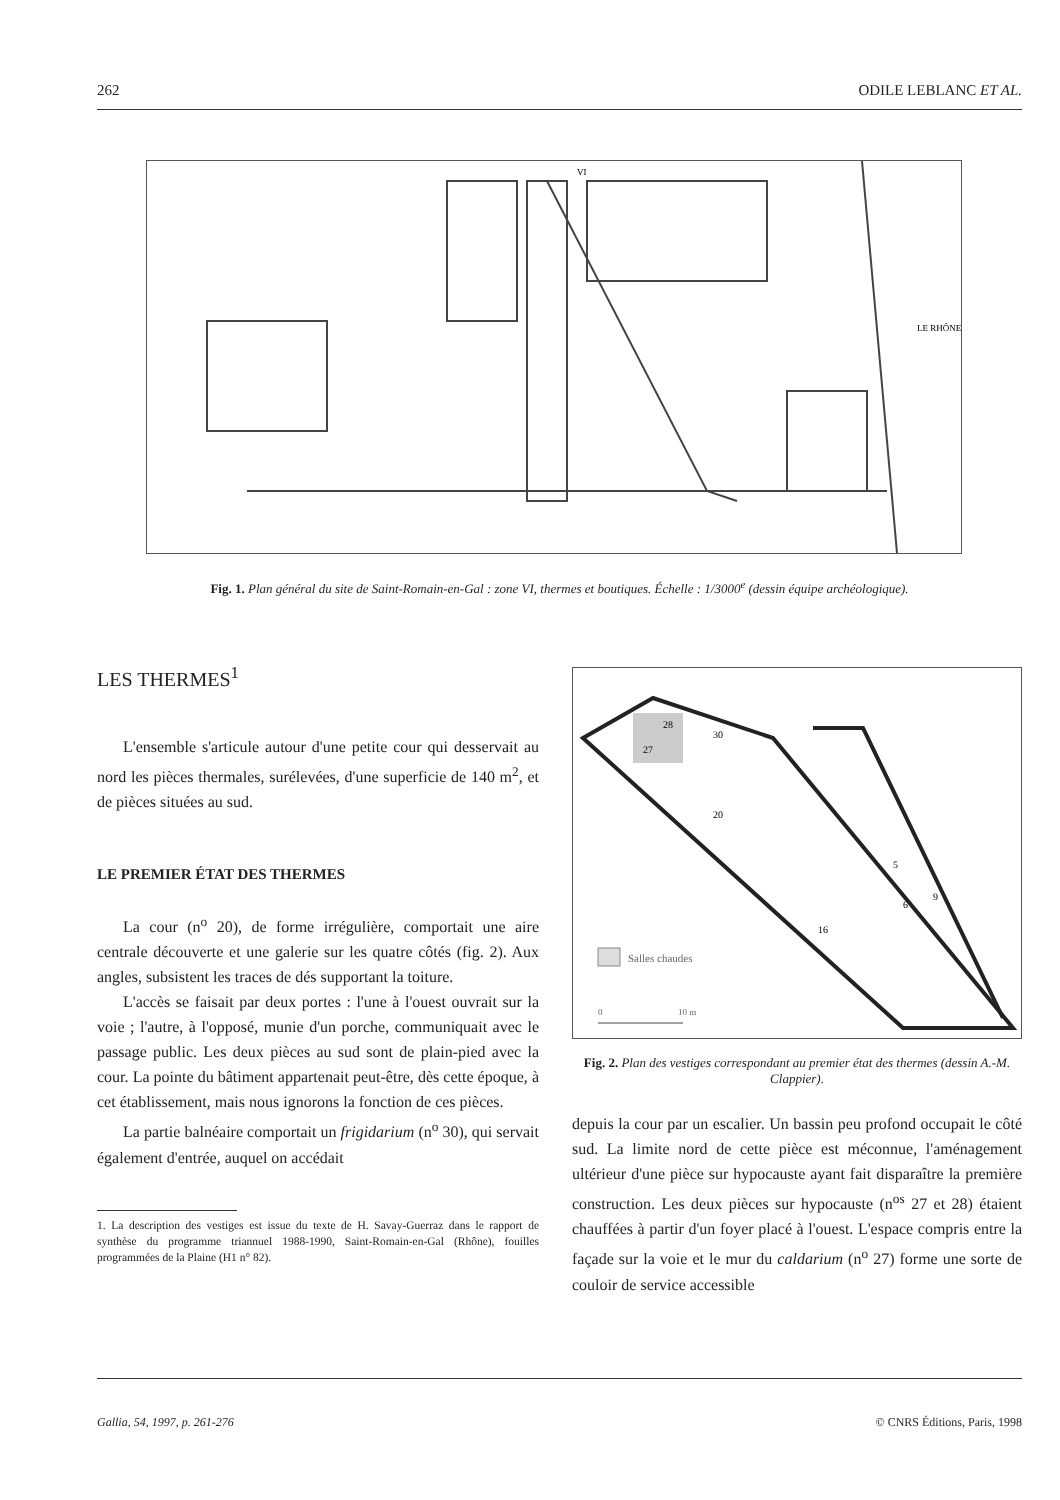262 ODILE LEBLANC ET AL.
VI
LE RHÔNE
Fig. 1. Plan général du site de Saint-Romain-en-Gal : zone VI, thermes et boutiques. Échelle : 1/3000<sup>e</sup> (dessin équipe archéologique).
LES THERMES<sup>1</sup>
L'ensemble s'articule autour d'une petite cour qui desservait au nord les pièces thermales, surélevées, d'une superficie de 140 m<sup>2</sup>, et de pièces situées au sud.
LE PREMIER ÉTAT DES THERMES
La cour (n<sup>o</sup> 20), de forme irrégulière, comportait une aire centrale découverte et une galerie sur les quatre côtés (fig. 2). Aux angles, subsistent les traces de dés supportant la toiture.
L'accès se faisait par deux portes : l'une à l'ouest ouvrait sur la voie ; l'autre, à l'opposé, munie d'un porche, communiquait avec le passage public. Les deux pièces au sud sont de plain-pied avec la cour. La pointe du bâtiment appartenait peut-être, dès cette époque, à cet établissement, mais nous ignorons la fonction de ces pièces.
La partie balnéaire comportait un frigidarium (n<sup>o</sup> 30), qui servait également d'entrée, auquel on accédait
1. La description des vestiges est issue du texte de H. Savay-Guerraz dans le rapport de synthèse du programme triannuel 1988-1990, Saint-Romain-en-Gal (Rhône), fouilles programmées de la Plaine (H1 n° 82).
28
27
30
20
5
6
9
16
Salles chaudes
0
10 m
Fig. 2. Plan des vestiges correspondant au premier état des thermes (dessin A.-M. Clappier).
depuis la cour par un escalier. Un bassin peu profond occupait le côté sud. La limite nord de cette pièce est méconnue, l'aménagement ultérieur d'une pièce sur hypocauste ayant fait disparaître la première construction. Les deux pièces sur hypocauste (n<sup>os</sup> 27 et 28) étaient chauffées à partir d'un foyer placé à l'ouest. L'espace compris entre la façade sur la voie et le mur du caldarium (n<sup>o</sup> 27) forme une sorte de couloir de service accessible
Gallia, 54, 1997, p. 261-276 © CNRS Éditions, Paris, 1998